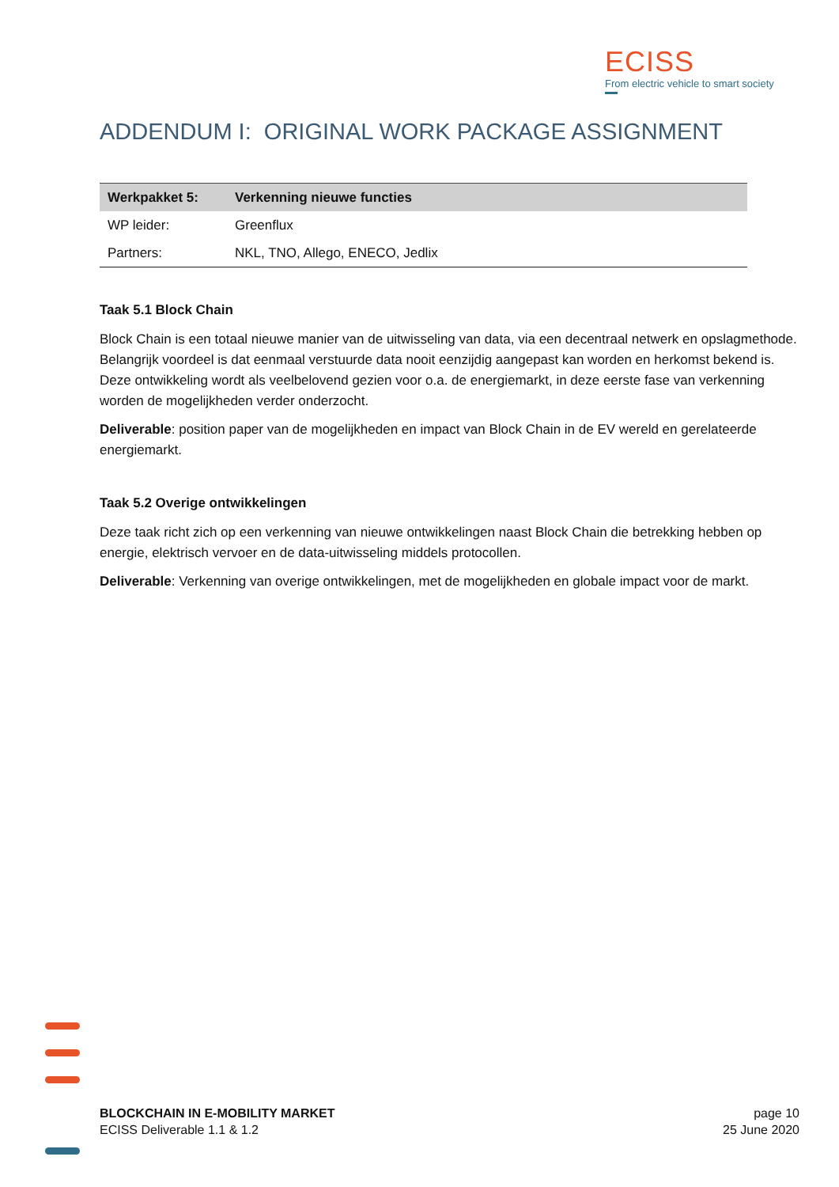ECISS
From electric vehicle to smart society
ADDENDUM I: ORIGINAL WORK PACKAGE ASSIGNMENT
| Werkpakket 5: | Verkenning nieuwe functies |
| --- | --- |
| WP leider: | Greenflux |
| Partners: | NKL, TNO, Allego, ENECO, Jedlix |
Taak 5.1 Block Chain
Block Chain is een totaal nieuwe manier van de uitwisseling van data, via een decentraal netwerk en opslagmethode. Belangrijk voordeel is dat eenmaal verstuurde data nooit eenzijdig aangepast kan worden en herkomst bekend is. Deze ontwikkeling wordt als veelbelovend gezien voor o.a. de energiemarkt, in deze eerste fase van verkenning worden de mogelijkheden verder onderzocht.
Deliverable: position paper van de mogelijkheden en impact van Block Chain in de EV wereld en gerelateerde energiemarkt.
Taak 5.2 Overige ontwikkelingen
Deze taak richt zich op een verkenning van nieuwe ontwikkelingen naast Block Chain die betrekking hebben op energie, elektrisch vervoer en de data-uitwisseling middels protocollen.
Deliverable: Verkenning van overige ontwikkelingen, met de mogelijkheden en globale impact voor de markt.
BLOCKCHAIN IN E-MOBILITY MARKET
ECISS Deliverable 1.1 & 1.2
page 10
25 June 2020